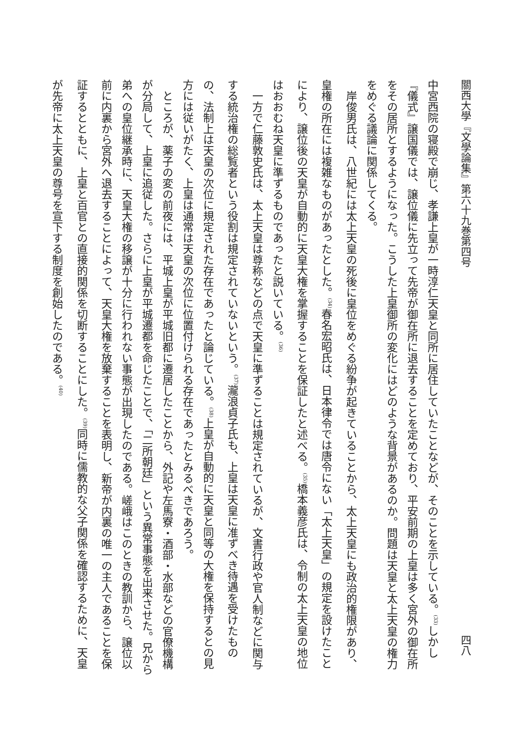關西大學『文學論集』第六十九巻第四号 四八
中宮西院の寝殿で崩じ、孝謙上皇が一時淳仁天皇と同所に居住していたことなどが、そのことを示している。<sup>(33)</sup>しかし『儀式』譲国儀では、譲位儀に先立って先帝が御在所に退去することを定めており、平安前期の上皇は多く宮外の御在所をその居所とするようになった。こうした上皇御所の変化にはどのような背景があるのか。問題は天皇と太上天皇の権力をめぐる議論に関係してくる。
岸俊男氏は、八世紀には太上天皇の死後に皇位をめぐる紛争が起きていることから、太上天皇にも政治的権限があり、皇権の所在には複雑なものがあったとした。<sup>(34)</sup>春名宏昭氏は、日本律令では唐令にない「太上天皇」の規定を設けたことにより、譲位後の天皇が自動的に天皇大権を掌握することを保証したと述べる。<sup>(35)</sup>橋本義彦氏は、令制の太上天皇の地位はおおむね天皇に準ずるものであったと説いている。<sup>(36)</sup>
一方で仁藤敦史氏は、太上天皇は尊称などの点で天皇に準ずることは規定されているが、文書行政や官人制などに関与する統治権の総覧者という役割は規定されていないという。<sup>(37)</sup>瀧浪貞子氏も、上皇は天皇に准ずべき待遇を受けたものの、法制上は天皇の次位に規定された存在であったと論じている。<sup>(38)</sup>上皇が自動的に天皇と同等の大権を保持するとの見方には従いがたく、上皇は通常は天皇の次位に位置付けられる存在であったとみるべきであろう。
ところが、薬子の変の前夜には、平城上皇が平城旧都に遷居したことから、外記や左馬寮・酒部・水部などの官僚機構が分局して、上皇に追従した。さらに上皇が平城遷都を命じたことで、「二所朝廷」という異常事態を出来させた。兄から弟への皇位継承時に、天皇大権の移譲が十分に行われない事態が出現したのである。嵯峨はこのときの教訓から、譲位以前に内裏から宮外へ退去することによって、天皇大権を放棄することを表明し、新帝が内裏の唯一の主人であることを保証するとともに、上皇と百官との直接的関係を切断することにした。<sup>(39)</sup>同時に儒教的な父子関係を確認するために、天皇が先帝に太上天皇の尊号を宣下する制度を創始したのである。<sup>(40)</sup>